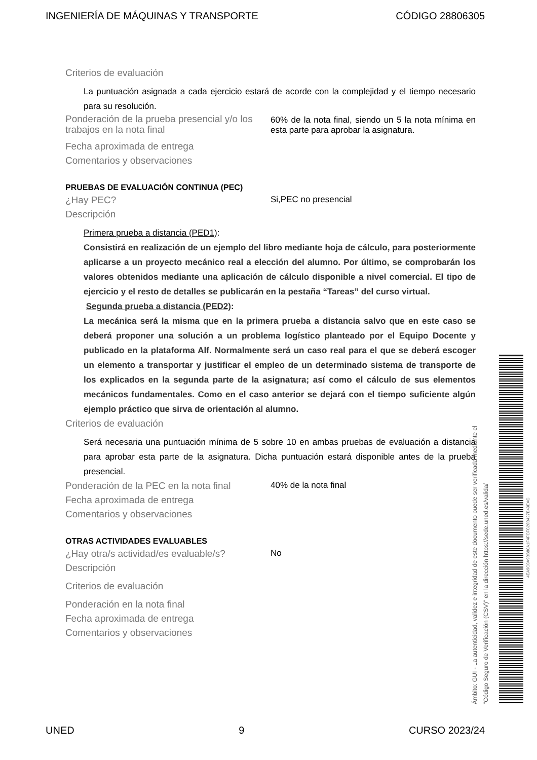INGENIERÍA DE MÁQUINAS Y TRANSPORTE CÓDIGO 28806305
Criterios de evaluación
La puntuación asignada a cada ejercicio estará de acorde con la complejidad y el tiempo necesario para su resolución.
Ponderación de la prueba presencial y/o los trabajos en la nota final
60% de la nota final, siendo un 5 la nota mínima en esta parte para aprobar la asignatura.
Fecha aproximada de entrega
Comentarios y observaciones
PRUEBAS DE EVALUACIÓN CONTINUA (PEC)
¿Hay PEC?
Si,PEC no presencial
Descripción
Primera prueba a distancia (PED1):
Consistirá en realización de un ejemplo del libro mediante hoja de cálculo, para posteriormente aplicarse a un proyecto mecánico real a elección del alumno. Por último, se comprobarán los valores obtenidos mediante una aplicación de cálculo disponible a nivel comercial. El tipo de ejercicio y el resto de detalles se publicarán en la pestaña “Tareas” del curso virtual.
Segunda prueba a distancia (PED2):
La mecánica será la misma que en la primera prueba a distancia salvo que en este caso se deberá proponer una solución a un problema logístico planteado por el Equipo Docente y publicado en la plataforma Alf. Normalmente será un caso real para el que se deberá escoger un elemento a transportar y justificar el empleo de un determinado sistema de transporte de los explicados en la segunda parte de la asignatura; así como el cálculo de sus elementos mecánicos fundamentales. Como en el caso anterior se dejará con el tiempo suficiente algún ejemplo práctico que sirva de orientación al alumno.
Criterios de evaluación
Será necesaria una puntuación mínima de 5 sobre 10 en ambas pruebas de evaluación a distancia para aprobar esta parte de la asignatura. Dicha puntuación estará disponible antes de la prueba presencial.
Ponderación de la PEC en la nota final
40% de la nota final
Fecha aproximada de entrega
Comentarios y observaciones
OTRAS ACTIVIDADES EVALUABLES
¿Hay otra/s actividad/es evaluable/s?
No
Descripción
Criterios de evaluación
Ponderación en la nota final
Fecha aproximada de entrega
Comentarios y observaciones
Ámbito: GUI - La autenticidad, validez e integridad de este documento puede ser verificada mediante el "Código Seguro de Verificación (CSV)" en la dirección https://sede.uned.es/valida/
4EA9C0A9BB80A1F4FCFC20B427E49EAC
UNED 9 CURSO 2023/24